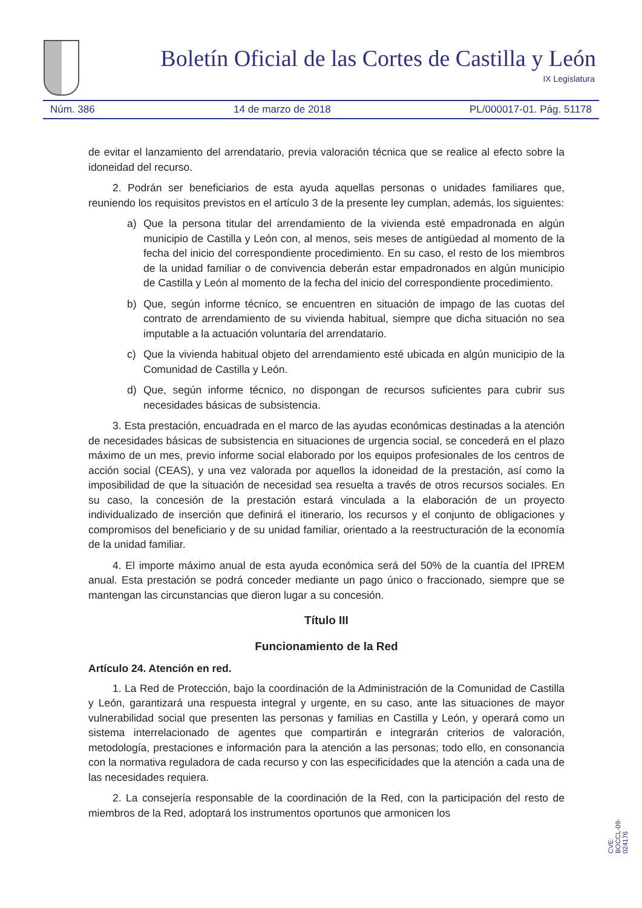Boletín Oficial de las Cortes de Castilla y León
IX Legislatura
Núm. 386 14 de marzo de 2018 PL/000017-01. Pág. 51178
de evitar el lanzamiento del arrendatario, previa valoración técnica que se realice al efecto sobre la idoneidad del recurso.
2. Podrán ser beneficiarios de esta ayuda aquellas personas o unidades familiares que, reuniendo los requisitos previstos en el artículo 3 de la presente ley cumplan, además, los siguientes:
a) Que la persona titular del arrendamiento de la vivienda esté empadronada en algún municipio de Castilla y León con, al menos, seis meses de antigüedad al momento de la fecha del inicio del correspondiente procedimiento. En su caso, el resto de los miembros de la unidad familiar o de convivencia deberán estar empadronados en algún municipio de Castilla y León al momento de la fecha del inicio del correspondiente procedimiento.
b) Que, según informe técnico, se encuentren en situación de impago de las cuotas del contrato de arrendamiento de su vivienda habitual, siempre que dicha situación no sea imputable a la actuación voluntaria del arrendatario.
c) Que la vivienda habitual objeto del arrendamiento esté ubicada en algún municipio de la Comunidad de Castilla y León.
d) Que, según informe técnico, no dispongan de recursos suficientes para cubrir sus necesidades básicas de subsistencia.
3. Esta prestación, encuadrada en el marco de las ayudas económicas destinadas a la atención de necesidades básicas de subsistencia en situaciones de urgencia social, se concederá en el plazo máximo de un mes, previo informe social elaborado por los equipos profesionales de los centros de acción social (CEAS), y una vez valorada por aquellos la idoneidad de la prestación, así como la imposibilidad de que la situación de necesidad sea resuelta a través de otros recursos sociales. En su caso, la concesión de la prestación estará vinculada a la elaboración de un proyecto individualizado de inserción que definirá el itinerario, los recursos y el conjunto de obligaciones y compromisos del beneficiario y de su unidad familiar, orientado a la reestructuración de la economía de la unidad familiar.
4. El importe máximo anual de esta ayuda económica será del 50% de la cuantía del IPREM anual. Esta prestación se podrá conceder mediante un pago único o fraccionado, siempre que se mantengan las circunstancias que dieron lugar a su concesión.
Título III
Funcionamiento de la Red
Artículo 24. Atención en red.
1. La Red de Protección, bajo la coordinación de la Administración de la Comunidad de Castilla y León, garantizará una respuesta integral y urgente, en su caso, ante las situaciones de mayor vulnerabilidad social que presenten las personas y familias en Castilla y León, y operará como un sistema interrelacionado de agentes que compartirán e integrarán criterios de valoración, metodología, prestaciones e información para la atención a las personas; todo ello, en consonancia con la normativa reguladora de cada recurso y con las especificidades que la atención a cada una de las necesidades requiera.
2. La consejería responsable de la coordinación de la Red, con la participación del resto de miembros de la Red, adoptará los instrumentos oportunos que armonicen los
CVE: BOCCL-09-024176